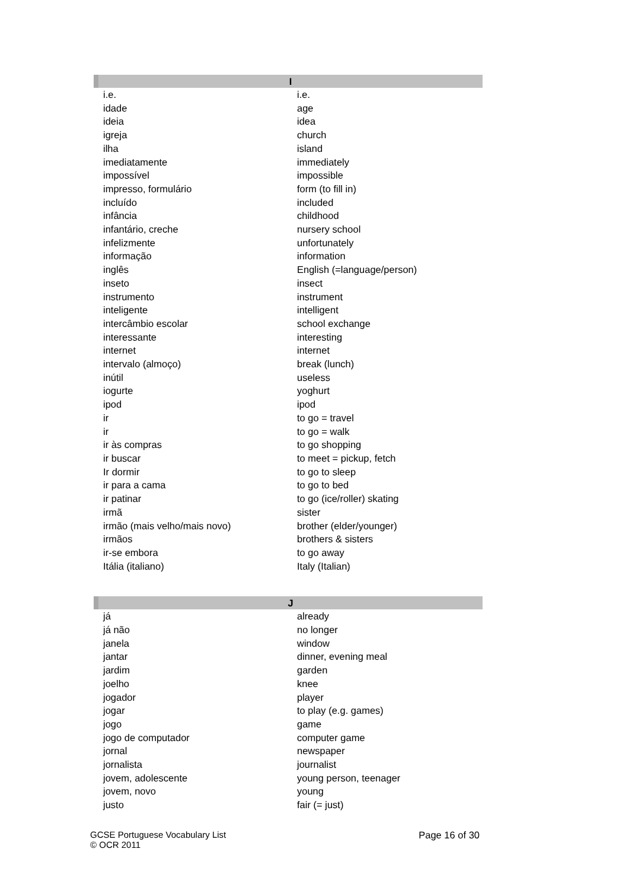| I | |
| --- | --- |
| i.e. | i.e. |
| idade | age |
| ideia | idea |
| igreja | church |
| ilha | island |
| imediatamente | immediately |
| impossível | impossible |
| impresso, formulário | form (to fill in) |
| incluído | included |
| infância | childhood |
| infantário, creche | nursery school |
| infelizmente | unfortunately |
| informação | information |
| inglês | English (=language/person) |
| inseto | insect |
| instrumento | instrument |
| inteligente | intelligent |
| intercâmbio escolar | school exchange |
| interessante | interesting |
| internet | internet |
| intervalo (almoço) | break (lunch) |
| inútil | useless |
| iogurte | yoghurt |
| ipod | ipod |
| ir | to go = travel |
| ir | to go = walk |
| ir às compras | to go shopping |
| ir buscar | to meet = pickup, fetch |
| Ir dormir | to go to sleep |
| ir para a cama | to go to bed |
| ir patinar | to go (ice/roller) skating |
| irmã | sister |
| irmão (mais velho/mais novo) | brother (elder/younger) |
| irmãos | brothers & sisters |
| ir-se embora | to go away |
| Itália (italiano) | Italy (Italian) |
| J | |
| --- | --- |
| já | already |
| já não | no longer |
| janela | window |
| jantar | dinner, evening meal |
| jardim | garden |
| joelho | knee |
| jogador | player |
| jogar | to play (e.g. games) |
| jogo | game |
| jogo de computador | computer game |
| jornal | newspaper |
| jornalista | journalist |
| jovem, adolescente | young person, teenager |
| jovem, novo | young |
| justo | fair (= just) |
GCSE Portuguese Vocabulary List
© OCR 2011
Page 16 of 30